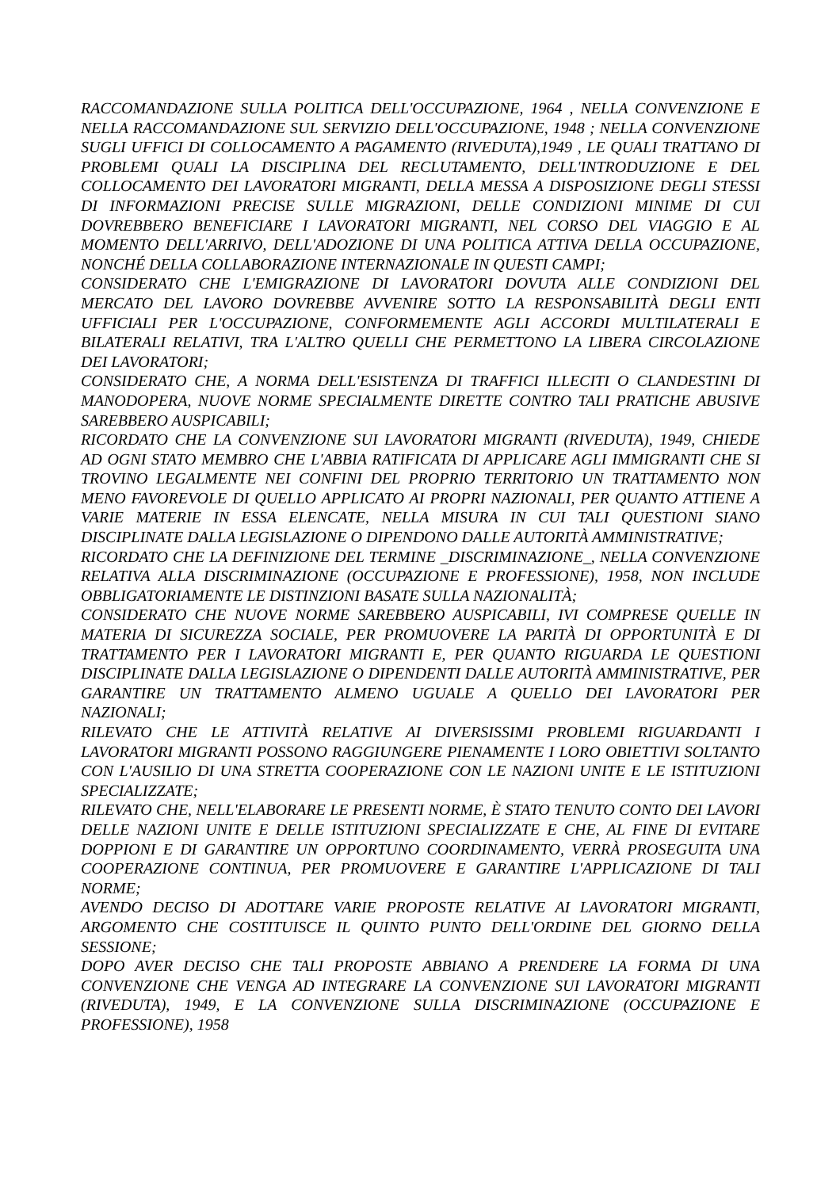RACCOMANDAZIONE SULLA POLITICA DELL'OCCUPAZIONE, 1964 , NELLA CONVENZIONE E NELLA RACCOMANDAZIONE SUL SERVIZIO DELL'OCCUPAZIONE, 1948 ; NELLA CONVENZIONE SUGLI UFFICI DI COLLOCAMENTO A PAGAMENTO (RIVEDUTA),1949 , LE QUALI TRATTANO DI PROBLEMI QUALI LA DISCIPLINA DEL RECLUTAMENTO, DELL'INTRODUZIONE E DEL COLLOCAMENTO DEI LAVORATORI MIGRANTI, DELLA MESSA A DISPOSIZIONE DEGLI STESSI DI INFORMAZIONI PRECISE SULLE MIGRAZIONI, DELLE CONDIZIONI MINIME DI CUI DOVREBBERO BENEFICIARE I LAVORATORI MIGRANTI, NEL CORSO DEL VIAGGIO E AL MOMENTO DELL'ARRIVO, DELL'ADOZIONE DI UNA POLITICA ATTIVA DELLA OCCUPAZIONE, NONCHÉ DELLA COLLABORAZIONE INTERNAZIONALE IN QUESTI CAMPI;
CONSIDERATO CHE L'EMIGRAZIONE DI LAVORATORI DOVUTA ALLE CONDIZIONI DEL MERCATO DEL LAVORO DOVREBBE AVVENIRE SOTTO LA RESPONSABILITÀ DEGLI ENTI UFFICIALI PER L'OCCUPAZIONE, CONFORMEMENTE AGLI ACCORDI MULTILATERALI E BILATERALI RELATIVI, TRA L'ALTRO QUELLI CHE PERMETTONO LA LIBERA CIRCOLAZIONE DEI LAVORATORI;
CONSIDERATO CHE, A NORMA DELL'ESISTENZA DI TRAFFICI ILLECITI O CLANDESTINI DI MANODOPERA, NUOVE NORME SPECIALMENTE DIRETTE CONTRO TALI PRATICHE ABUSIVE SAREBBERO AUSPICABILI;
RICORDATO CHE LA CONVENZIONE SUI LAVORATORI MIGRANTI (RIVEDUTA), 1949, CHIEDE AD OGNI STATO MEMBRO CHE L'ABBIA RATIFICATA DI APPLICARE AGLI IMMIGRANTI CHE SI TROVINO LEGALMENTE NEI CONFINI DEL PROPRIO TERRITORIO UN TRATTAMENTO NON MENO FAVOREVOLE DI QUELLO APPLICATO AI PROPRI NAZIONALI, PER QUANTO ATTIENE A VARIE MATERIE IN ESSA ELENCATE, NELLA MISURA IN CUI TALI QUESTIONI SIANO DISCIPLINATE DALLA LEGISLAZIONE O DIPENDONO DALLE AUTORITÀ AMMINISTRATIVE;
RICORDATO CHE LA DEFINIZIONE DEL TERMINE _DISCRIMINAZIONE_, NELLA CONVENZIONE RELATIVA ALLA DISCRIMINAZIONE (OCCUPAZIONE E PROFESSIONE), 1958, NON INCLUDE OBBLIGATORIAMENTE LE DISTINZIONI BASATE SULLA NAZIONALITÀ;
CONSIDERATO CHE NUOVE NORME SAREBBERO AUSPICABILI, IVI COMPRESE QUELLE IN MATERIA DI SICUREZZA SOCIALE, PER PROMUOVERE LA PARITÀ DI OPPORTUNITÀ E DI TRATTAMENTO PER I LAVORATORI MIGRANTI E, PER QUANTO RIGUARDA LE QUESTIONI DISCIPLINATE DALLA LEGISLAZIONE O DIPENDENTI DALLE AUTORITÀ AMMINISTRATIVE, PER GARANTIRE UN TRATTAMENTO ALMENO UGUALE A QUELLO DEI LAVORATORI PER NAZIONALI;
RILEVATO CHE LE ATTIVITÀ RELATIVE AI DIVERSISSIMI PROBLEMI RIGUARDANTI I LAVORATORI MIGRANTI POSSONO RAGGIUNGERE PIENAMENTE I LORO OBIETTIVI SOLTANTO CON L'AUSILIO DI UNA STRETTA COOPERAZIONE CON LE NAZIONI UNITE E LE ISTITUZIONI SPECIALIZZATE;
RILEVATO CHE, NELL'ELABORARE LE PRESENTI NORME, È STATO TENUTO CONTO DEI LAVORI DELLE NAZIONI UNITE E DELLE ISTITUZIONI SPECIALIZZATE E CHE, AL FINE DI EVITARE DOPPIONI E DI GARANTIRE UN OPPORTUNO COORDINAMENTO, VERRÀ PROSEGUITA UNA COOPERAZIONE CONTINUA, PER PROMUOVERE E GARANTIRE L'APPLICAZIONE DI TALI NORME;
AVENDO DECISO DI ADOTTARE VARIE PROPOSTE RELATIVE AI LAVORATORI MIGRANTI, ARGOMENTO CHE COSTITUISCE IL QUINTO PUNTO DELL'ORDINE DEL GIORNO DELLA SESSIONE;
DOPO AVER DECISO CHE TALI PROPOSTE ABBIANO A PRENDERE LA FORMA DI UNA CONVENZIONE CHE VENGA AD INTEGRARE LA CONVENZIONE SUI LAVORATORI MIGRANTI (RIVEDUTA), 1949, E LA CONVENZIONE SULLA DISCRIMINAZIONE (OCCUPAZIONE E PROFESSIONE), 1958